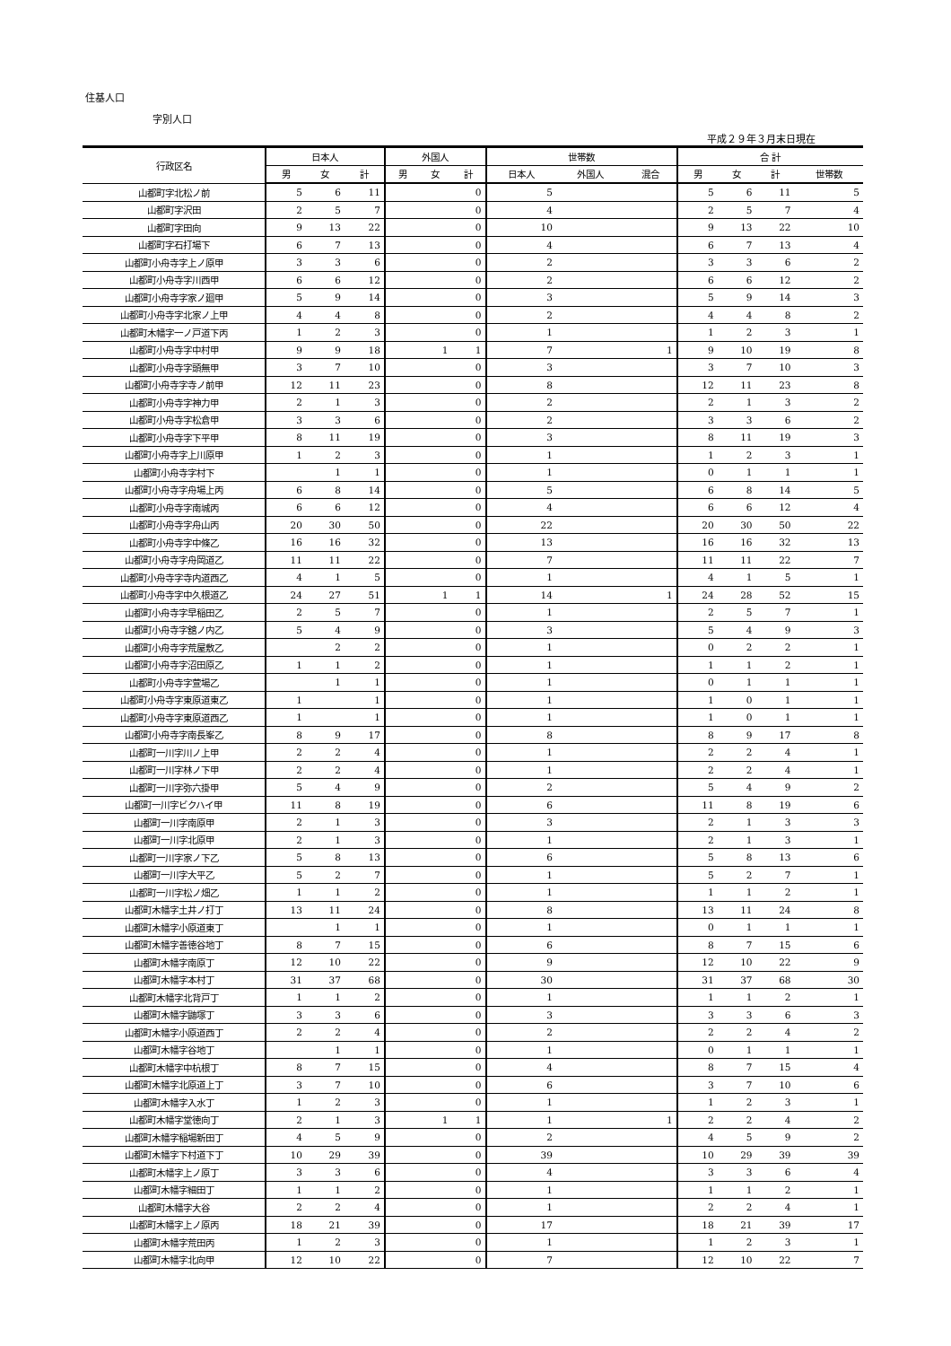住基人口
字別人口
平成２９年３月末日現在
| 行政区名 | 日本人 | | | 外国人 | | | 世帯数 | | | 合 計 | | | |
| --- | --- | --- | --- | --- | --- | --- | --- | --- | --- | --- | --- | --- | --- |
| | 男 | 女 | 計 | 男 | 女 | 計 | 日本人 | 外国人 | 混合 | 男 | 女 | 計 | 世帯数 |
| 山都町字北松ノ前 | 5 | 6 | 11 | | | 0 | 5 | | | 5 | 6 | 11 | 5 |
| 山都町字沢田 | 2 | 5 | 7 | | | 0 | 4 | | | 2 | 5 | 7 | 4 |
| 山都町字田向 | 9 | 13 | 22 | | | 0 | 10 | | | 9 | 13 | 22 | 10 |
| 山都町字石打場下 | 6 | 7 | 13 | | | 0 | 4 | | | 6 | 7 | 13 | 4 |
| 山都町小舟寺字上ノ原甲 | 3 | 3 | 6 | | | 0 | 2 | | | 3 | 3 | 6 | 2 |
| 山都町小舟寺字川西甲 | 6 | 6 | 12 | | | 0 | 2 | | | 6 | 6 | 12 | 2 |
| 山都町小舟寺字家ノ廻甲 | 5 | 9 | 14 | | | 0 | 3 | | | 5 | 9 | 14 | 3 |
| 山都町小舟寺字北家ノ上甲 | 4 | 4 | 8 | | | 0 | 2 | | | 4 | 4 | 8 | 2 |
| 山都町木幡字一ノ戸道下丙 | 1 | 2 | 3 | | | 0 | 1 | | | 1 | 2 | 3 | 1 |
| 山都町小舟寺字中村甲 | 9 | 9 | 18 | | 1 | 1 | 7 | | 1 | 9 | 10 | 19 | 8 |
| 山都町小舟寺字頭無甲 | 3 | 7 | 10 | | | 0 | 3 | | | 3 | 7 | 10 | 3 |
| 山都町小舟寺字寺ノ前甲 | 12 | 11 | 23 | | | 0 | 8 | | | 12 | 11 | 23 | 8 |
| 山都町小舟寺字神力甲 | 2 | 1 | 3 | | | 0 | 2 | | | 2 | 1 | 3 | 2 |
| 山都町小舟寺字松倉甲 | 3 | 3 | 6 | | | 0 | 2 | | | 3 | 3 | 6 | 2 |
| 山都町小舟寺字下平甲 | 8 | 11 | 19 | | | 0 | 3 | | | 8 | 11 | 19 | 3 |
| 山都町小舟寺字上川原甲 | 1 | 2 | 3 | | | 0 | 1 | | | 1 | 2 | 3 | 1 |
| 山都町小舟寺字村下 | | 1 | 1 | | | 0 | 1 | | | 0 | 1 | 1 | 1 |
| 山都町小舟寺字舟場上丙 | 6 | 8 | 14 | | | 0 | 5 | | | 6 | 8 | 14 | 5 |
| 山都町小舟寺字南城丙 | 6 | 6 | 12 | | | 0 | 4 | | | 6 | 6 | 12 | 4 |
| 山都町小舟寺字舟山丙 | 20 | 30 | 50 | | | 0 | 22 | | | 20 | 30 | 50 | 22 |
| 山都町小舟寺字中條乙 | 16 | 16 | 32 | | | 0 | 13 | | | 16 | 16 | 32 | 13 |
| 山都町小舟寺字舟岡道乙 | 11 | 11 | 22 | | | 0 | 7 | | | 11 | 11 | 22 | 7 |
| 山都町小舟寺字寺内道西乙 | 4 | 1 | 5 | | | 0 | 1 | | | 4 | 1 | 5 | 1 |
| 山都町小舟寺字中久根道乙 | 24 | 27 | 51 | | 1 | 1 | 14 | | 1 | 24 | 28 | 52 | 15 |
| 山都町小舟寺字早稲田乙 | 2 | 5 | 7 | | | 0 | 1 | | | 2 | 5 | 7 | 1 |
| 山都町小舟寺字舘ノ内乙 | 5 | 4 | 9 | | | 0 | 3 | | | 5 | 4 | 9 | 3 |
| 山都町小舟寺字荒屋敷乙 | | 2 | 2 | | | 0 | 1 | | | 0 | 2 | 2 | 1 |
| 山都町小舟寺字沼田原乙 | 1 | 1 | 2 | | | 0 | 1 | | | 1 | 1 | 2 | 1 |
| 山都町小舟寺字萱場乙 | | 1 | 1 | | | 0 | 1 | | | 0 | 1 | 1 | 1 |
| 山都町小舟寺字東原道東乙 | 1 | | 1 | | | 0 | 1 | | | 1 | 0 | 1 | 1 |
| 山都町小舟寺字東原道西乙 | 1 | | 1 | | | 0 | 1 | | | 1 | 0 | 1 | 1 |
| 山都町小舟寺字南長峯乙 | 8 | 9 | 17 | | | 0 | 8 | | | 8 | 9 | 17 | 8 |
| 山都町一川字川ノ上甲 | 2 | 2 | 4 | | | 0 | 1 | | | 2 | 2 | 4 | 1 |
| 山都町一川字林ノ下甲 | 2 | 2 | 4 | | | 0 | 1 | | | 2 | 2 | 4 | 1 |
| 山都町一川字弥六掛甲 | 5 | 4 | 9 | | | 0 | 2 | | | 5 | 4 | 9 | 2 |
| 山都町一川字ビクハイ甲 | 11 | 8 | 19 | | | 0 | 6 | | | 11 | 8 | 19 | 6 |
| 山都町一川字南原甲 | 2 | 1 | 3 | | | 0 | 3 | | | 2 | 1 | 3 | 3 |
| 山都町一川字北原甲 | 2 | 1 | 3 | | | 0 | 1 | | | 2 | 1 | 3 | 1 |
| 山都町一川字家ノ下乙 | 5 | 8 | 13 | | | 0 | 6 | | | 5 | 8 | 13 | 6 |
| 山都町一川字大平乙 | 5 | 2 | 7 | | | 0 | 1 | | | 5 | 2 | 7 | 1 |
| 山都町一川字松ノ畑乙 | 1 | 1 | 2 | | | 0 | 1 | | | 1 | 1 | 2 | 1 |
| 山都町木幡字土井ノ打丁 | 13 | 11 | 24 | | | 0 | 8 | | | 13 | 11 | 24 | 8 |
| 山都町木幡字小原道東丁 | | 1 | 1 | | | 0 | 1 | | | 0 | 1 | 1 | 1 |
| 山都町木幡字善徳谷地丁 | 8 | 7 | 15 | | | 0 | 6 | | | 8 | 7 | 15 | 6 |
| 山都町木幡字南原丁 | 12 | 10 | 22 | | | 0 | 9 | | | 12 | 10 | 22 | 9 |
| 山都町木幡字本村丁 | 31 | 37 | 68 | | | 0 | 30 | | | 31 | 37 | 68 | 30 |
| 山都町木幡字北背戸丁 | 1 | 1 | 2 | | | 0 | 1 | | | 1 | 1 | 2 | 1 |
| 山都町木幡字鼬塚丁 | 3 | 3 | 6 | | | 0 | 3 | | | 3 | 3 | 6 | 3 |
| 山都町木幡字小原道西丁 | 2 | 2 | 4 | | | 0 | 2 | | | 2 | 2 | 4 | 2 |
| 山都町木幡字谷地丁 | | 1 | 1 | | | 0 | 1 | | | 0 | 1 | 1 | 1 |
| 山都町木幡字中杭根丁 | 8 | 7 | 15 | | | 0 | 4 | | | 8 | 7 | 15 | 4 |
| 山都町木幡字北原道上丁 | 3 | 7 | 10 | | | 0 | 6 | | | 3 | 7 | 10 | 6 |
| 山都町木幡字入水丁 | 1 | 2 | 3 | | | 0 | 1 | | | 1 | 2 | 3 | 1 |
| 山都町木幡字堂徳向丁 | 2 | 1 | 3 | | 1 | 1 | 1 | | 1 | 2 | 2 | 4 | 2 |
| 山都町木幡字稲場新田丁 | 4 | 5 | 9 | | | 0 | 2 | | | 4 | 5 | 9 | 2 |
| 山都町木幡字下村道下丁 | 10 | 29 | 39 | | | 0 | 39 | | | 10 | 29 | 39 | 39 |
| 山都町木幡字上ノ原丁 | 3 | 3 | 6 | | | 0 | 4 | | | 3 | 3 | 6 | 4 |
| 山都町木幡字細田丁 | 1 | 1 | 2 | | | 0 | 1 | | | 1 | 1 | 2 | 1 |
| 山都町木幡字大谷 | 2 | 2 | 4 | | | 0 | 1 | | | 2 | 2 | 4 | 1 |
| 山都町木幡字上ノ原丙 | 18 | 21 | 39 | | | 0 | 17 | | | 18 | 21 | 39 | 17 |
| 山都町木幡字荒田丙 | 1 | 2 | 3 | | | 0 | 1 | | | 1 | 2 | 3 | 1 |
| 山都町木幡字北向甲 | 12 | 10 | 22 | | | 0 | 7 | | | 12 | 10 | 22 | 7 |